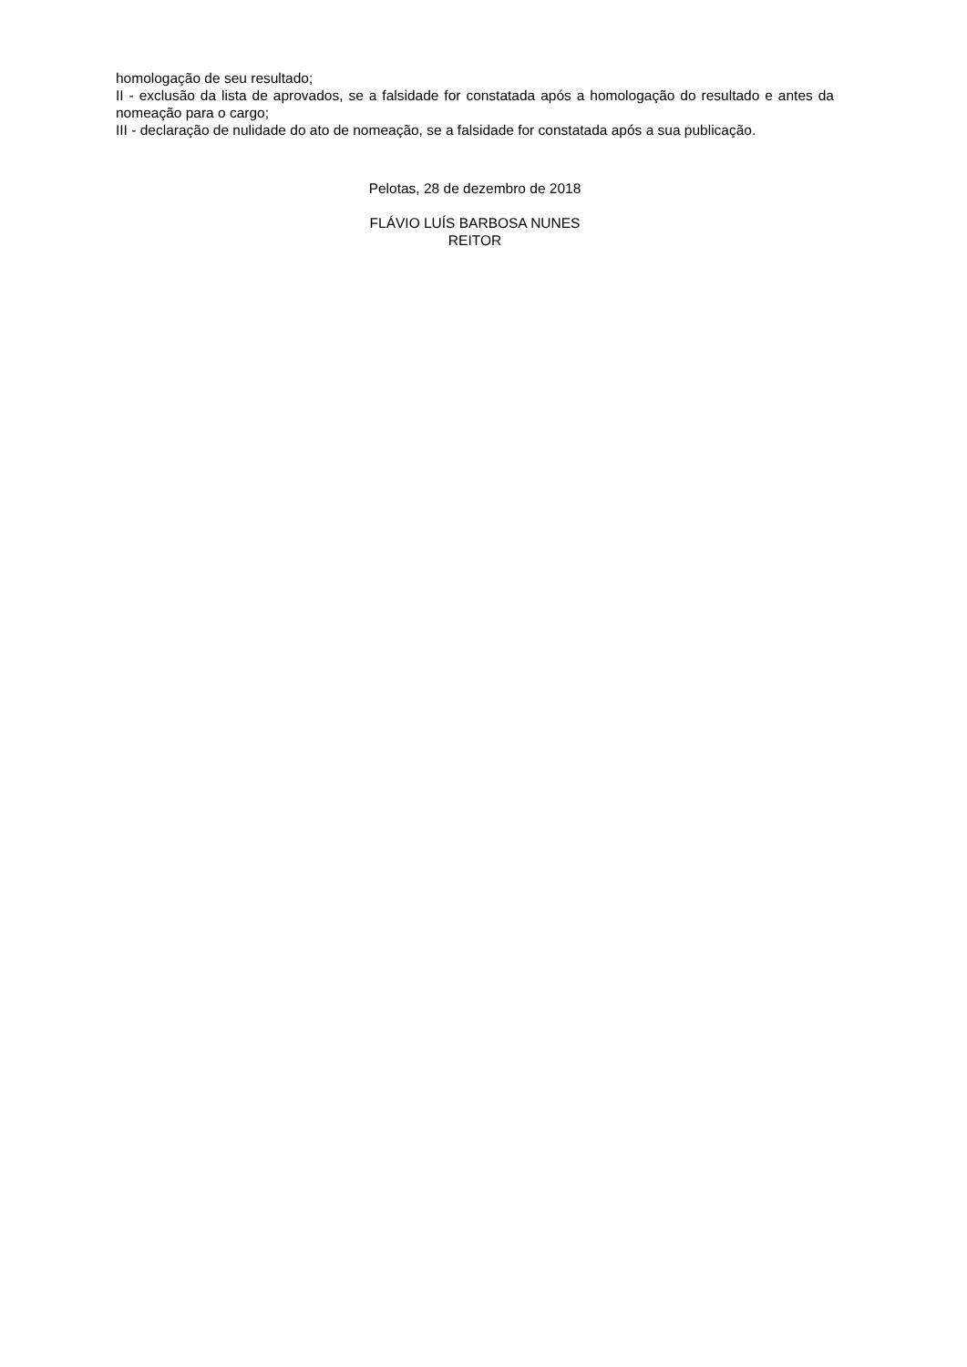homologação de seu resultado;
II - exclusão da lista de aprovados, se a falsidade for constatada após a homologação do resultado e antes da nomeação para o cargo;
III - declaração de nulidade do ato de nomeação, se a falsidade for constatada após a sua publicação.
Pelotas, 28 de dezembro de 2018
FLÁVIO LUÍS BARBOSA NUNES
REITOR